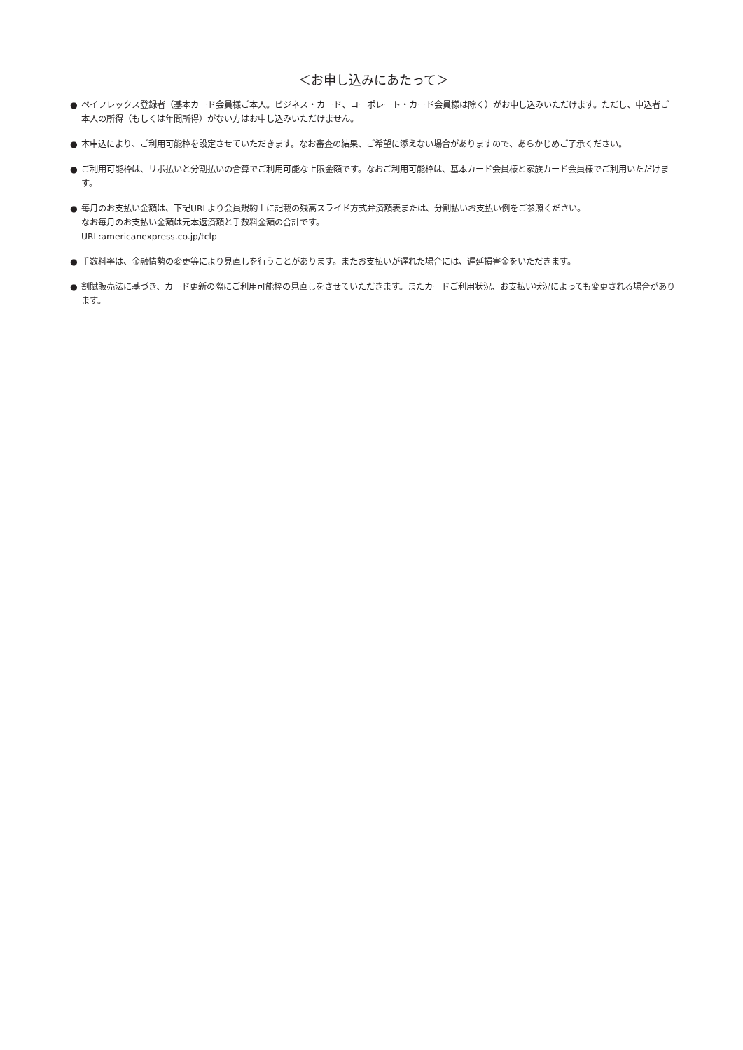＜お申し込みにあたって＞
● ペイフレックス登録者（基本カード会員様ご本人。ビジネス・カード、コーポレート・カード会員様は除く）がお申し込みいただけます。ただし、申込者ご本人の所得（もしくは年間所得）がない方はお申し込みいただけません。
● 本申込により、ご利用可能枠を設定させていただきます。なお審査の結果、ご希望に添えない場合がありますので、あらかじめご了承ください。
● ご利用可能枠は、リボ払いと分割払いの合算でご利用可能な上限金額です。なおご利用可能枠は、基本カード会員様と家族カード会員様でご利用いただけます。
● 毎月のお支払い金額は、下記URLより会員規約上に記載の残高スライド方式弁済額表または、分割払いお支払い例をご参照ください。
なお毎月のお支払い金額は元本返済額と手数料金額の合計です。
URL:americanexpress.co.jp/tclp
● 手数料率は、金融情勢の変更等により見直しを行うことがあります。またお支払いが遅れた場合には、遅延損害金をいただきます。
● 割賦販売法に基づき、カード更新の際にご利用可能枠の見直しをさせていただきます。またカードご利用状況、お支払い状況によっても変更される場合があります。